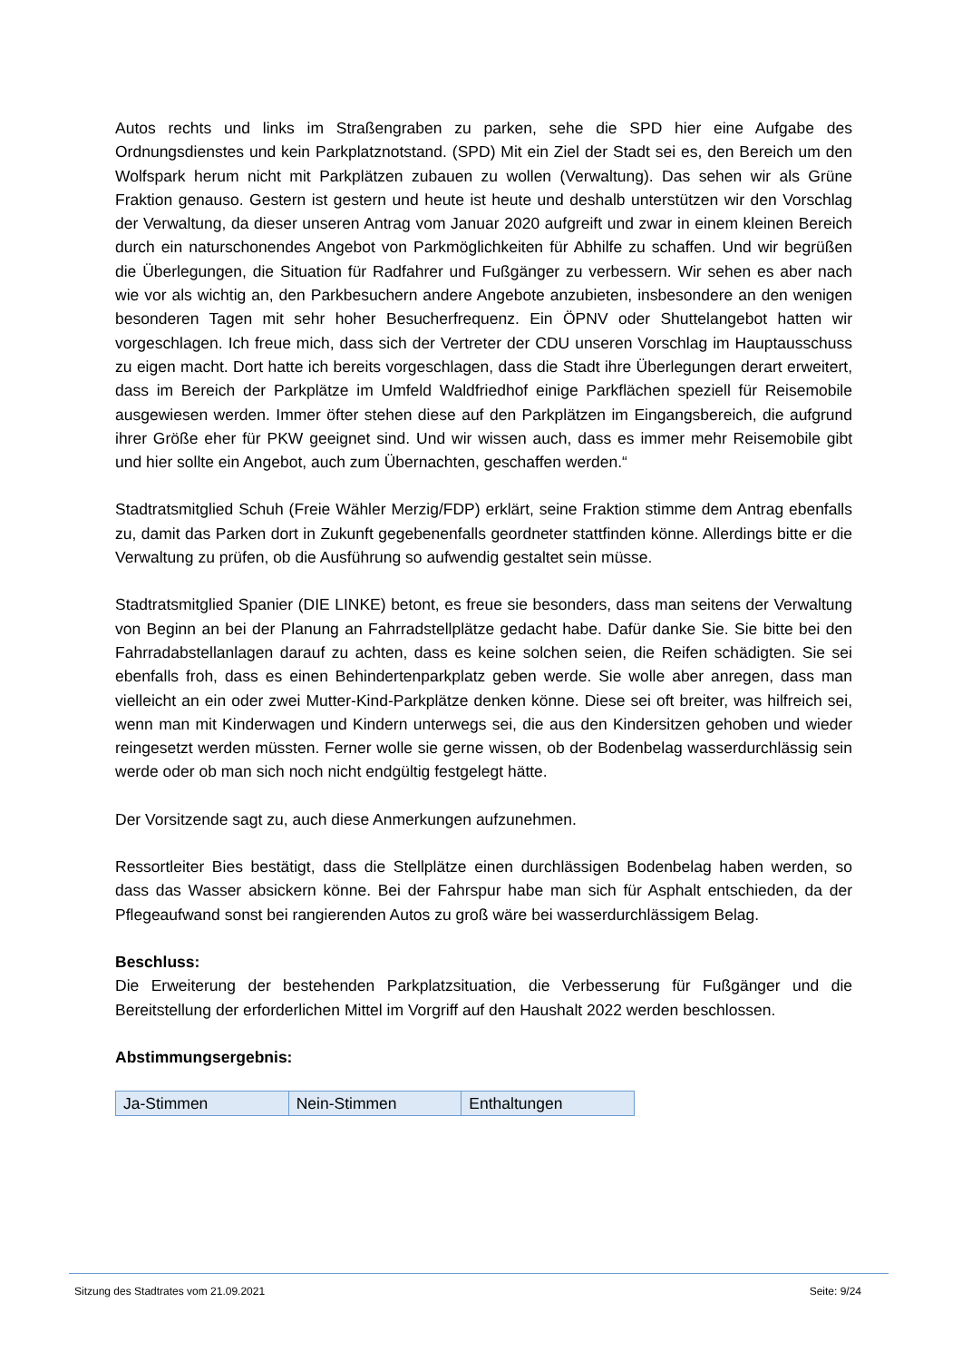Autos rechts und links im Straßengraben zu parken, sehe die SPD hier eine Aufgabe des Ordnungsdienstes und kein Parkplatznotstand. (SPD) Mit ein Ziel der Stadt sei es, den Bereich um den Wolfspark herum nicht mit Parkplätzen zubauen zu wollen (Verwaltung). Das sehen wir als Grüne Fraktion genauso. Gestern ist gestern und heute ist heute und deshalb unterstützen wir den Vorschlag der Verwaltung, da dieser unseren Antrag vom Januar 2020 aufgreift und zwar in einem kleinen Bereich durch ein naturschonendes Angebot von Parkmöglichkeiten für Abhilfe zu schaffen. Und wir begrüßen die Überlegungen, die Situation für Radfahrer und Fußgänger zu verbessern. Wir sehen es aber nach wie vor als wichtig an, den Parkbesuchern andere Angebote anzubieten, insbesondere an den wenigen besonderen Tagen mit sehr hoher Besucherfrequenz. Ein ÖPNV oder Shuttelangebot hatten wir vorgeschlagen. Ich freue mich, dass sich der Vertreter der CDU unseren Vorschlag im Hauptausschuss zu eigen macht. Dort hatte ich bereits vorgeschlagen, dass die Stadt ihre Überlegungen derart erweitert, dass im Bereich der Parkplätze im Umfeld Waldfriedhof einige Parkflächen speziell für Reisemobile ausgewiesen werden. Immer öfter stehen diese auf den Parkplätzen im Eingangsbereich, die aufgrund ihrer Größe eher für PKW geeignet sind. Und wir wissen auch, dass es immer mehr Reisemobile gibt und hier sollte ein Angebot, auch zum Übernachten, geschaffen werden.“
Stadtratsmitglied Schuh (Freie Wähler Merzig/FDP) erklärt, seine Fraktion stimme dem Antrag ebenfalls zu, damit das Parken dort in Zukunft gegebenenfalls geordneter stattfinden könne. Allerdings bitte er die Verwaltung zu prüfen, ob die Ausführung so aufwendig gestaltet sein müsse.
Stadtratsmitglied Spanier (DIE LINKE) betont, es freue sie besonders, dass man seitens der Verwaltung von Beginn an bei der Planung an Fahrradstellplätze gedacht habe. Dafür danke Sie. Sie bitte bei den Fahrradabstellanlagen darauf zu achten, dass es keine solchen seien, die Reifen schädigten. Sie sei ebenfalls froh, dass es einen Behindertenparkplatz geben werde. Sie wolle aber anregen, dass man vielleicht an ein oder zwei Mutter-Kind-Parkplätze denken könne. Diese sei oft breiter, was hilfreich sei, wenn man mit Kinderwagen und Kindern unterwegs sei, die aus den Kindersitzen gehoben und wieder reingesetzt werden müssten. Ferner wolle sie gerne wissen, ob der Bodenbelag wasserdurchlässig sein werde oder ob man sich noch nicht endgültig festgelegt hätte.
Der Vorsitzende sagt zu, auch diese Anmerkungen aufzunehmen.
Ressortleiter Bies bestätigt, dass die Stellplätze einen durchlässigen Bodenbelag haben werden, so dass das Wasser absickern könne. Bei der Fahrspur habe man sich für Asphalt entschieden, da der Pflegeaufwand sonst bei rangierenden Autos zu groß wäre bei wasserdurchlässigem Belag.
Beschluss:
Die Erweiterung der bestehenden Parkplatzsituation, die Verbesserung für Fußgänger und die Bereitstellung der erforderlichen Mittel im Vorgriff auf den Haushalt 2022 werden beschlossen.
Abstimmungsergebnis:
| Ja-Stimmen | Nein-Stimmen | Enthaltungen |
Sitzung des Stadtrates vom 21.09.2021 Seite: 9/24